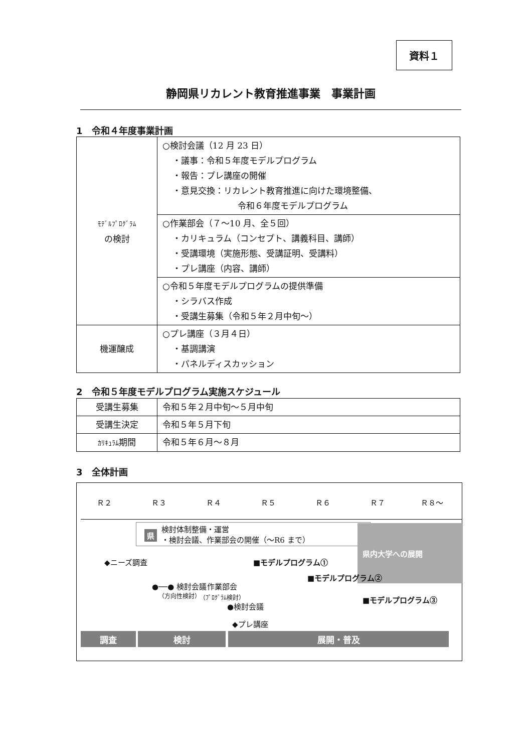資料１
静岡県リカレント教育推進事業　事業計画
1　令和４年度事業計画
| ﾓﾃﾞﾙﾌﾟﾛｸﾞﾗﾑ の検討 | ○検討会議（12 月 23 日） ・議事：令和５年度モデルプログラム ・報告：プレ講座の開催 ・意見交換：リカレント教育推進に向けた環境整備、 令和６年度モデルプログラム |
| | ○作業部会（７～10 月、全５回） ・カリキュラム（コンセプト、講義科目、講師） ・受講環境（実施形態、受講証明、受講料） ・プレ講座（内容、講師） |
| | ○令和５年度モデルプログラムの提供準備 ・シラバス作成 ・受講生募集（令和５年２月中旬～） |
| 機運醸成 | ○プレ講座（３月４日） ・基調講演 ・パネルディスカッション |
2　令和５年度モデルプログラム実施スケジュール
| 受講生募集 | 令和５年２月中旬～５月中旬 |
| 受講生決定 | 令和５年５月下旬 |
| ｶﾘｷｭﾗﾑ 期間 | 令和５年６月～８月 |
3　全体計画
Ｒ２ Ｒ３ Ｒ４ Ｒ５ Ｒ６ Ｒ７ Ｒ８～
検討体制整備・運営
・検討会議、作業部会の開催（～R6 まで）
県
県内大学への展開
◆ニーズ調査 ■モデルプログラム①
●──● 検討会議
（方向性検討）
作業部会
（ﾌﾟﾛｸﾞﾗﾑ検討）
■モデルプログラム②
■モデルプログラム③
●検討会議
◆プレ講座
調査 検討 展開・普及